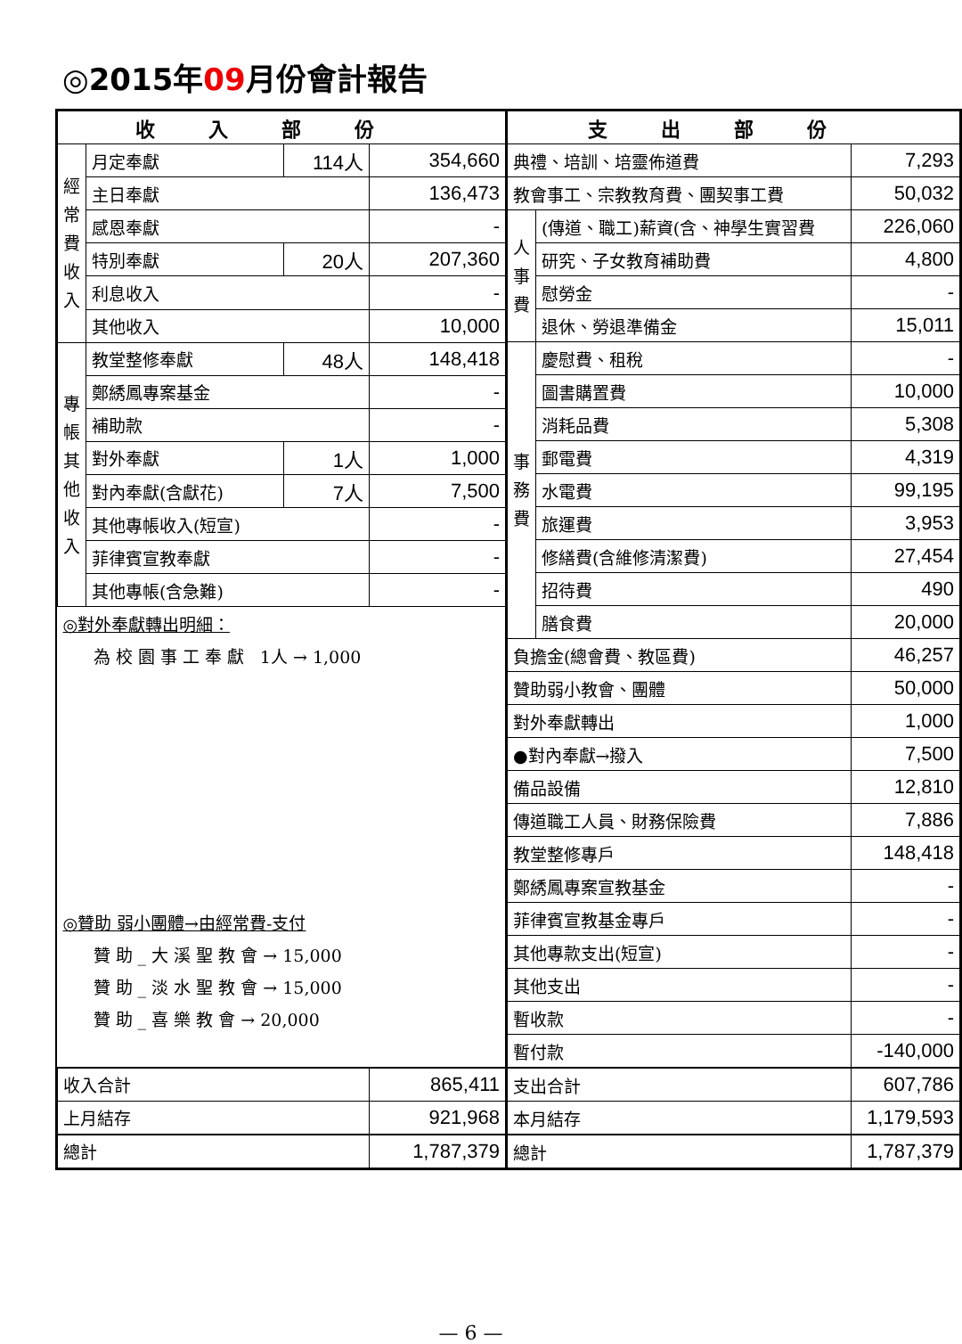◎2015年09月份會計報告
| 收入部份 | | | |
| --- | --- | --- | --- |
| 經常費收入 | 月定奉獻 | 114人 | 354,660 |
| | 主日奉獻 | | 136,473 |
| | 感恩奉獻 | | - |
| | 特別奉獻 | 20人 | 207,360 |
| | 利息收入 | | - |
| | 其他收入 | | 10,000 |
| 專帳其他收入 | 教堂整修奉獻 | 48人 | 148,418 |
| | 鄭綉鳳專案基金 | | - |
| | 補助款 | | - |
| | 對外奉獻 | 1人 | 1,000 |
| | 對內奉獻(含獻花) | 7人 | 7,500 |
| | 其他專帳收入(短宣) | | - |
| | 菲律賓宣教奉獻 | | - |
| | 其他專帳(含急難) | | - |
| ◎對外奉獻轉出明細： | | | |
| 為 校 園 事 工 奉 獻 1人 → 1,000 | | | |
| ◎贊助 弱小團體→由經常費-支付 | | | |
| 贊 助 _ 大 溪 聖 教 會 → 15,000 | | | |
| 贊 助 _ 淡 水 聖 教 會 → 15,000 | | | |
| 贊 助 _ 喜 樂 教 會 → 20,000 | | | |
| 收入合計 | | | 865,411 |
| 上月結存 | | | 921,968 |
| 總計 | | | 1,787,379 |
| 支出部份 | | |
| --- | --- | --- |
| 典禮、培訓、培靈佈道費 | | 7,293 |
| 教會事工、宗教教育費、團契事工費 | | 50,032 |
| 人事費 | (傳道、職工)薪資(含、神學生實習費 | 226,060 |
| | 研究、子女教育補助費 | 4,800 |
| | 慰勞金 | - |
| | 退休、勞退準備金 | 15,011 |
| 事務費 | 慶慰費、租稅 | - |
| | 圖書購置費 | 10,000 |
| | 消耗品費 | 5,308 |
| | 郵電費 | 4,319 |
| | 水電費 | 99,195 |
| | 旅運費 | 3,953 |
| | 修繕費(含維修清潔費) | 27,454 |
| | 招待費 | 490 |
| | 膳食費 | 20,000 |
| 負擔金(總會費、教區費) | | 46,257 |
| 贊助弱小教會、團體 | | 50,000 |
| 對外奉獻轉出 | | 1,000 |
| ●對內奉獻→撥入 | | 7,500 |
| 備品設備 | | 12,810 |
| 傳道職工人員、財務保險費 | | 7,886 |
| 教堂整修專戶 | | 148,418 |
| 鄭綉鳳專案宣教基金 | | - |
| 菲律賓宣教基金專戶 | | - |
| 其他專款支出(短宣) | | - |
| 其他支出 | | - |
| 暫收款 | | - |
| 暫付款 | | -140,000 |
| 支出合計 | | 607,786 |
| 本月結存 | | 1,179,593 |
| 總計 | | 1,787,379 |
— 6 —